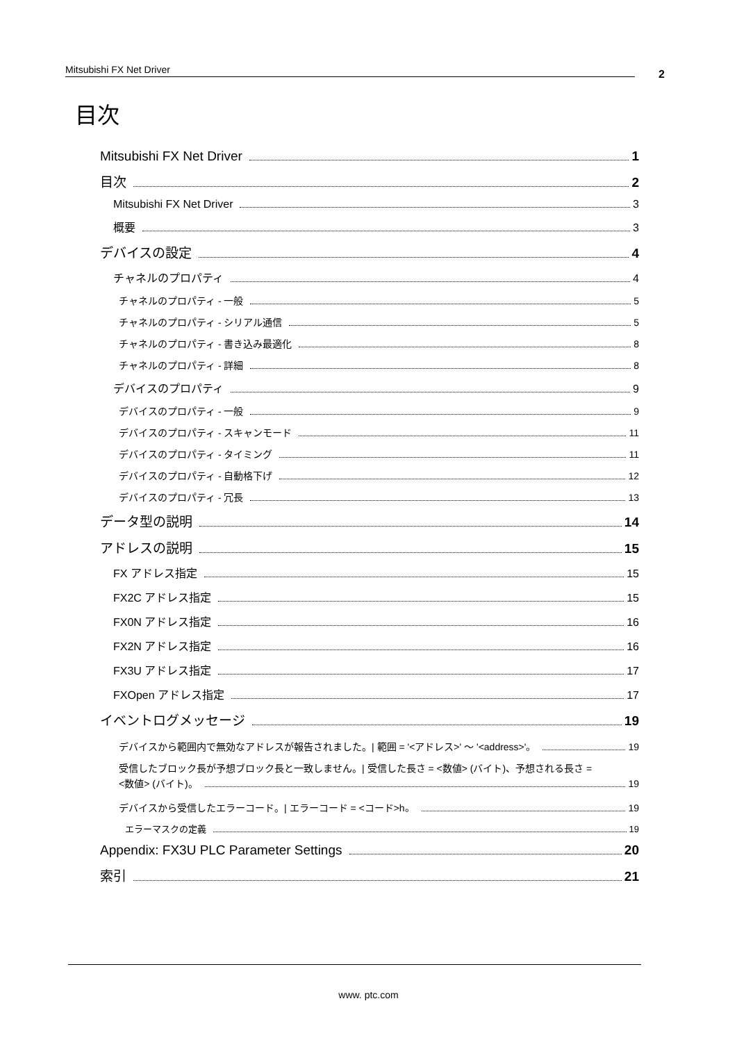Mitsubishi FX Net Driver 2
目次
Mitsubishi FX Net Driver 1
目次 2
Mitsubishi FX Net Driver 3
概要 3
デバイスの設定 4
チャネルのプロパティ 4
チャネルのプロパティ - 一般 5
チャネルのプロパティ - シリアル通信 5
チャネルのプロパティ - 書き込み最適化 8
チャネルのプロパティ - 詳細 8
デバイスのプロパティ 9
デバイスのプロパティ - 一般 9
デバイスのプロパティ - スキャンモード 11
デバイスのプロパティ - タイミング 11
デバイスのプロパティ - 自動格下げ 12
デバイスのプロパティ - 冗長 13
データ型の説明 14
アドレスの説明 15
FX アドレス指定 15
FX2C アドレス指定 15
FX0N アドレス指定 16
FX2N アドレス指定 16
FX3U アドレス指定 17
FXOpen アドレス指定 17
イベントログメッセージ 19
デバイスから範囲内で無効なアドレスが報告されました。| 範囲 = '<アドレス>' ～ '<address>'。 19
受信したブロック長が予想ブロック長と一致しません。| 受信した長さ = <数値> (バイト)、予想される長さ =
<数値> (バイト)。 19
デバイスから受信したエラーコード。| エラーコード = <コード>h。 19
エラーマスクの定義 19
Appendix: FX3U PLC Parameter Settings 20
索引 21
www. ptc.com